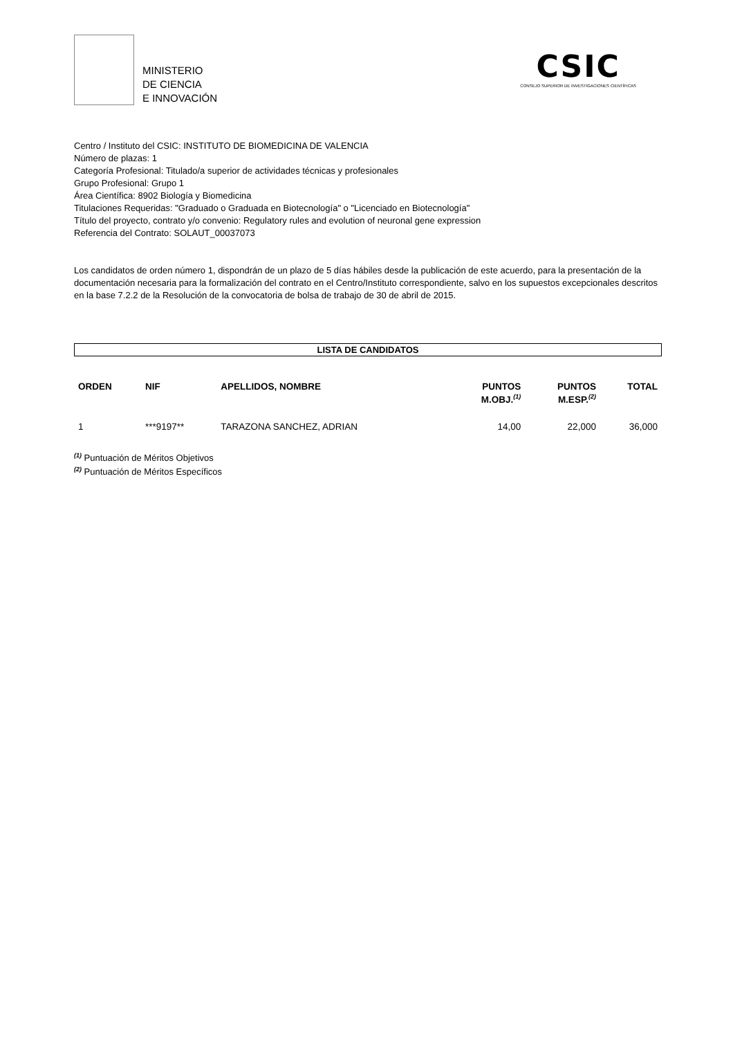MINISTERIO
DE CIENCIA
E INNOVACIÓN
CSIC
CONSEJO SUPERIOR DE INVESTIGACIONES CIENTÍFICAS
Centro / Instituto del CSIC: INSTITUTO DE BIOMEDICINA DE VALENCIA
Número de plazas: 1
Categoría Profesional: Titulado/a superior de actividades técnicas y profesionales
Grupo Profesional: Grupo 1
Área Científica: 8902 Biología y Biomedicina
Titulaciones Requeridas: "Graduado o Graduada en Biotecnología" o "Licenciado en Biotecnología"
Título del proyecto, contrato y/o convenio: Regulatory rules and evolution of neuronal gene expression
Referencia del Contrato: SOLAUT_00037073
Los candidatos de orden número 1, dispondrán de un plazo de 5 días hábiles desde la publicación de este acuerdo, para la presentación de la documentación necesaria para la formalización del contrato en el Centro/Instituto correspondiente, salvo en los supuestos excepcionales descritos en la base 7.2.2 de la Resolución de la convocatoria de bolsa de trabajo de 30 de abril de 2015.
LISTA DE CANDIDATOS
| ORDEN | NIF | APELLIDOS, NOMBRE | PUNTOS M.OBJ.<sup>(1)</sup> | PUNTOS M.ESP.<sup>(2)</sup> | TOTAL |
| --- | --- | --- | --- | --- | --- |
| 1 | ***9197** | TARAZONA SANCHEZ, ADRIAN | 14,00 | 22,000 | 36,000 |
<sup>(1)</sup> Puntuación de Méritos Objetivos
<sup>(2)</sup> Puntuación de Méritos Específicos